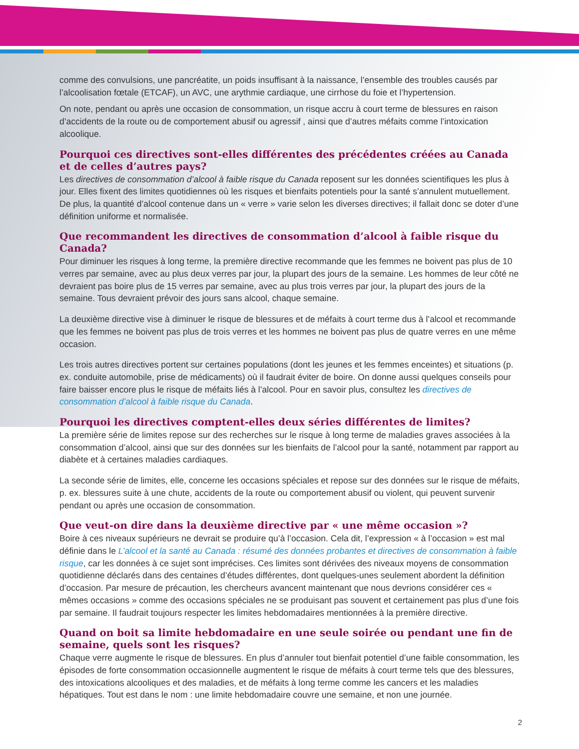comme des convulsions, une pancréatite, un poids insuffisant à la naissance, l’ensemble des troubles causés par l’alcoolisation fœtale (ETCAF), un AVC, une arythmie cardiaque, une cirrhose du foie et l’hypertension.
On note, pendant ou après une occasion de consommation, un risque accru à court terme de blessures en raison d’accidents de la route ou de comportement abusif ou agressif , ainsi que d’autres méfaits comme l’intoxication alcoolique.
Pourquoi ces directives sont-elles différentes des précédentes créées au Canada et de celles d’autres pays?
Les directives de consommation d’alcool à faible risque du Canada reposent sur les données scientifiques les plus à jour. Elles fixent des limites quotidiennes où les risques et bienfaits potentiels pour la santé s’annulent mutuellement. De plus, la quantité d’alcool contenue dans un « verre » varie selon les diverses directives; il fallait donc se doter d’une définition uniforme et normalisée.
Que recommandent les directives de consommation d’alcool à faible risque du Canada?
Pour diminuer les risques à long terme, la première directive recommande que les femmes ne boivent pas plus de 10 verres par semaine, avec au plus deux verres par jour, la plupart des jours de la semaine. Les hommes de leur côté ne devraient pas boire plus de 15 verres par semaine, avec au plus trois verres par jour, la plupart des jours de la semaine. Tous devraient prévoir des jours sans alcool, chaque semaine.
La deuxième directive vise à diminuer le risque de blessures et de méfaits à court terme dus à l’alcool et recommande que les femmes ne boivent pas plus de trois verres et les hommes ne boivent pas plus de quatre verres en une même occasion.
Les trois autres directives portent sur certaines populations (dont les jeunes et les femmes enceintes) et situations (p. ex. conduite automobile, prise de médicaments) où il faudrait éviter de boire. On donne aussi quelques conseils pour faire baisser encore plus le risque de méfaits liés à l’alcool. Pour en savoir plus, consultez les directives de consommation d’alcool à faible risque du Canada.
Pourquoi les directives comptent-elles deux séries différentes de limites?
La première série de limites repose sur des recherches sur le risque à long terme de maladies graves associées à la consommation d’alcool, ainsi que sur des données sur les bienfaits de l’alcool pour la santé, notamment par rapport au diabète et à certaines maladies cardiaques.
La seconde série de limites, elle, concerne les occasions spéciales et repose sur des données sur le risque de méfaits, p. ex. blessures suite à une chute, accidents de la route ou comportement abusif ou violent, qui peuvent survenir pendant ou après une occasion de consommation.
Que veut-on dire dans la deuxième directive par « une même occasion »?
Boire à ces niveaux supérieurs ne devrait se produire qu’à l’occasion. Cela dit, l’expression « à l’occasion » est mal définie dans le L’alcool et la santé au Canada : résumé des données probantes et directives de consommation à faible risque, car les données à ce sujet sont imprécises. Ces limites sont dérivées des niveaux moyens de consommation quotidienne déclarés dans des centaines d’études différentes, dont quelques-unes seulement abordent la définition d’occasion. Par mesure de précaution, les chercheurs avancent maintenant que nous devrions considérer ces « mêmes occasions » comme des occasions spéciales ne se produisant pas souvent et certainement pas plus d’une fois par semaine. Il faudrait toujours respecter les limites hebdomadaires mentionnées à la première directive.
Quand on boit sa limite hebdomadaire en une seule soirée ou pendant une fin de semaine, quels sont les risques?
Chaque verre augmente le risque de blessures. En plus d’annuler tout bienfait potentiel d’une faible consommation, les épisodes de forte consommation occasionnelle augmentent le risque de méfaits à court terme tels que des blessures, des intoxications alcooliques et des maladies, et de méfaits à long terme comme les cancers et les maladies hépatiques. Tout est dans le nom : une limite hebdomadaire couvre une semaine, et non une journée.
2